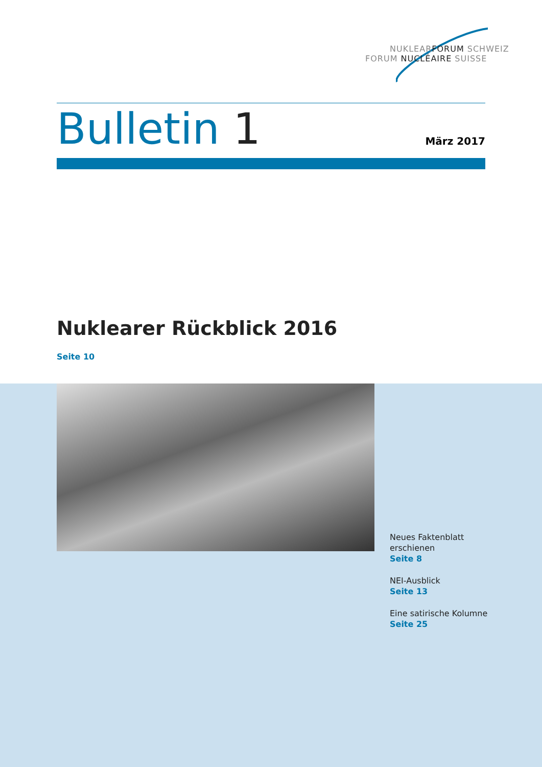NUKLEARFORUM SCHWEIZ
FORUM NUCLÉAIRE SUISSE
Bulletin 1
März 2017
Nuklearer Rückblick 2016
Seite 10
Neues Faktenblatt
erschienen
Seite 8
NEI-Ausblick
Seite 13
Eine satirische Kolumne
Seite 25